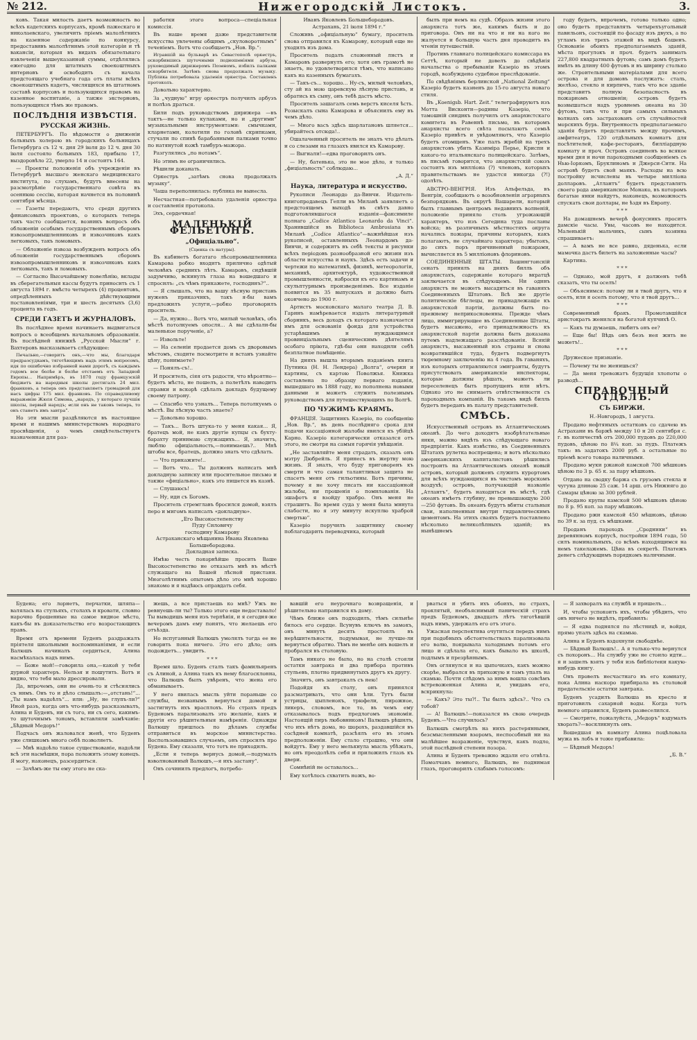№ 212. Нижегородскій Листокъ. 3.
ковъ. Такая милость даетъ возможность во всѣхъ кадетскихъ корпусахъ, кромѣ пажескаго и николаевскаго, увеличить пріемъ малолѣтнихъ на казенное содержаніе по конкурсу, предоставивъ малолѣтнимъ этой категоріи и тѣ вакансіи, которыя въ видахъ обязательнаго извлеченія вышеуказанной суммы, отдѣлялись ежегодно для штатныхъ своекоштныхъ интерновъ и освободить съ начала предстоящаго учебнаго года отъ платы всѣхъ своекоштныхъ кадетъ, числящихся въ штатномъ составѣ корпусовъ и пользующихся правомъ на казенное воспитаніе, а также экстерновъ, пользующихся тѣмъ же правомъ.
ПОСЛѢДНІЯ ИЗВѢСТІЯ.
РУССКАЯ ЖИЗНЬ.
ПЕТЕРБУРГЪ. По вѣдомости о движеніи больныхъ холерою въ городскихъ больницахъ Петербурга съ 12 ч. дня 29 іюля до 12 ч. дня 30 іюля состояло больныхъ 183, прибыло 17, выздоровѣло 22, умерло 14 и состоитъ 164.
— Проекты положенія объ учрежденіи въ Петербургѣ высшаго женскаго медицинскаго института, по слухамъ, будутъ внесены на разсмотрѣніе государственнаго совѣта въ осеннюю сессію, которая начнется въ половинѣ сентября мѣсяца.
— Газеты передаютъ, что среди другихъ финансовыхъ проектовъ, о которыхъ теперь такъ часто сообщается, возникъ вопросъ объ обложеніи особымъ государственнымъ сборомъ извозопромышленниковъ и извозчиковъ какъ легковыхъ, такъ ломовыхъ.
— Обложеніе извоза возбужденъ вопросъ объ обложеніи государственнымъ сборомъ извозопромышленниковъ и извозчиковъ какъ легковыхъ, такъ и ломовыхъ.
— Согласно Высочайшему повелѣнію, вклады въ сберегательныя кассы будутъ приносить съ 1 августа 1894 г. вмѣсто четырехъ (4) процентовъ, опредѣленныхъ дѣйствующими постановленіями, три и шесть десятыхъ (3,6) процента въ годъ.
СРЕДИ ГАЗЕТЪ И ЖУРНАЛОВЪ.
Въ послѣднее время начинаетъ выдвигаться вопросъ о всеобщемъ начальномъ образованіи. Въ послѣдней книжкѣ „Русской Мысли“ г. Вахтеровъ высказываетъ слѣдующее:
Печально,—говоритъ онъ,—что мы, благодаря предразсудкамъ, тяготѣющимъ надъ этимъ вопросомъ, идя по ошибочно избранной нами дорогѣ, съ каждымъ годомъ все болѣе и болѣе отстаемъ отъ Западной Европы... Напримѣръ, въ 1870 году французскій бюджетъ на народныя школы достигалъ 24 мил. франковъ, а теперь онъ представляетъ громадной для насъ цифры 175 мил. франковъ. По справедливому выраженію Жюля Симона, „народъ, у котораго лучшія школы, первый народъ; если онъ не таковъ теперь, то онъ станетъ имъ завтра“.
Но эти мысли раздѣляются въ настоящее время и нашимъ министерствомъ народнаго просвѣщенія, о чемъ свидѣтельствуетъ назначенная для раз-
работки этого вопроса—спеціальная комиссія.
Въ наше время даже представители искусства увлечены общимъ „скуловоротнымъ“ теченіемъ. Вотъ что сообщаетъ „Нов. Вр.“:
Игравшій на бульварѣ въ Севастополѣ оркестръ, оскорбившись шуточными подношеніями арбуза, руководимый дирижеромъ Позеномъ, избилъ палками оскорбителя. Затѣмъ снова продолжалъ музыку. Публика потребовала удаленія оркестра. Составленъ протоколъ.
Довольно характерно.
За „чудную“ игру оркестръ получилъ арбузъ и полѣзъ драться.
Били подъ руководствомъ дирижера —въ тактъ—не только кулаками, но и „другими“ музыкальными инструментами: смычками, кларнетами, колотили по головѣ скрипками, стучали по спинѣ барабанными палками точно по натянутой кожѣ тамбуръ-мажора.
Разгулялись „по нотамъ“.
Но этимъ не ограничились.
Рѣшили доканать.
Оркестръ „затѣмъ снова продолжалъ музыку“.
Чаша переполнилась: публика не вынесла.
Несчастная—потребовала удаленія оркестра и составленія протокола.
Эхъ, сердечная!
МАЛЕНЬКІЙ ФЕЛЬЕТОНЪ.
„Офиціально“.
(Сценка съ натуры).
Въ кабинетъ богатаго лѣсопромышленника Камарова робко входитъ прилично одѣтый человѣкъ среднихъ лѣтъ. Камаровъ, сидѣвшій задумчиво, вскинулъ глаза на вошедшаго и спросилъ: „съ чѣмъ прикажете, господинъ?“..
— Я слышалъ, что на вашу лѣсную пристань нуженъ приказчикъ, такъ я-бы вамъ предложилъ услуги,—робко проговорилъ проситель.
— Да, нужно... Вотъ что, милый человѣкъ, объ мѣстѣ потолкуемъ опосля... А вы сдѣлали-бы маленькое порученіе, а?
— Извольте!
— На селеніи продается домъ съ дворовымъ мѣстомъ, сходите посмотрите и встанъ узнайте цѣну, понимаете?
— Понялъ-съ!..
И проситель, сіяя отъ радости, что вѣроятно—будетъ мѣсто, не пошелъ, а полетѣлъ наводить справки и вскорѣ сдѣлалъ докладъ будущему своему патрону.
— Спасибо что узналъ... Теперь потолкуемъ о мѣстѣ. Вы лѣсную часть знаете?
— Довольно хорошо.
— Такъ... Вотъ штука-то у меня какая... Я, братецъ мой, не какъ другіе купцы съ бухту-барахту принимаю служащихъ... Я, значитъ, люблю офиціальность,—понимаешь?.. Мнѣ штобы все, братецъ, должно знать что сдѣлать.
— Что прикажите!..
— Вотъ что... Ты долженъ написать мнѣ докладную записку или просительное письмо и также «фиціально», какъ это пишется въ казнѣ.
— Слушаюсь!
— Ну, иди съ Богомъ.
Проситель стремглавъ бросился домой, взялъ перо и мигомъ написалъ «докладную».
„Его Высокостепенству
Пуду Силовичу
господину Камарову
Астраханскаго мѣщанина Ивана Яковлева
Большебородова.
Докладная записка.
Имѣю честь покорнѣйше просить Ваше Высокостепенство не отказать мнѣ въ мѣстѣ служащаго на Вашей лѣсной пристани. Многолѣтнимъ опытомъ дѣло это мнѣ хорошо знакомо и я надѣюсь оправдать себя.
Иванъ Яковлевъ Большебородовъ.
Астрахань, 21 іюля 1894 г.“
Сложивъ „офиціальную“ бумагу, проситель снова отправился къ Камарову, который еще не уходилъ изъ дома.
Проситель подалъ сложенный листъ и Камаровъ развернулъ его; хотя онъ грамотѣ не знаетъ, но удовлетворился тѣмъ, что написано какъ на казенныхъ бумагахъ.
— Такъ-съ... хорошо... Ну-съ, милый человѣкъ, сту ай на мою царевскую лѣсную пристань, и обратись къ сыну, онъ тебѣ дастъ мѣсто.
Проситель зашагалъ семь верстъ киселя ѣсть. Розыскалъ сына Камарова и объяснилъ ему въ чемъ дѣло.
— Много васъ здѣсь шарлатановъ шляется... убирайтесь отсюда!..
Ошалаченный проситель не зналъ что дѣлать и со слезами на глазахъ явился къ Камарову.
— Выгнали!—едва проговорилъ онъ.
— Ну, батенька, это не мое дѣло, я только „фиціальность“ соблюдаю...
„А. Д.“
Наука, литература и искусство.
Рукописи Леонардо да-Винчи. Издатель-книгопродавецъ Гепли въ Миланѣ заявляетъ о предстоящемъ выходѣ въ свѣтъ давно подготовлявшагося изданія—факсимиле полнаго „Codice Atlantico Leonardo da Vinci“. Хранившійся въ Biblioteca Ambrosiana въ Миланѣ „Codice Atlantico“—важнѣйшая изъ рукописей, оставленныхъ Леонардомъ да-Винчи, и содержитъ въ себѣ тексты и рисунки всѣхъ періодовъ разнообразной его жизни изъ области искусства и наукъ. Здѣсь есть задачи и чертежи по математикѣ, физикѣ, метеорологіи, механикѣ, архитектурѣ, художественной промышленности, наброски къ его картинамъ и скульптурнымъ произведеніямъ. Все изданіе появится въ 35 выпускахъ и должно быть окончено до 1900 г.
Артистъ московскаго малаго театра Д. В. Гаринъ намѣревается издать литературный сборникъ, весь доходъ съ котораго назначается имъ для основанія фонда для устройства устарѣвшимъ и нуждающимся провинціальнымъ сценическимъ дѣятелямъ особаго пріюта, гдѣ-бы они находили себѣ безплатное помѣщеніе.
На дняхъ вышла вторымъ изданіемъ книга Путника (Н. Н. Лендера) „Волга“, очерки и картины, съ картою Поволжья. Книжка составлена по образцу перваго изданія, вышедшаго въ 1888 году, но пополнена новыми данными и можетъ служить полезнымъ руководствомъ для путешествующихъ по Волгѣ.
ПО ЧУЖИМЪ КРАЯМЪ.
ФРАНЦІЯ. Защитникъ Казеріо, по сообщенію „Нов. Вр.“, въ день послѣдняго срока для подачи кассаціонной жалобы явился къ убійцѣ Карно. Казеріо категорически отказался отъ этого, не смотря на самыя горячія увѣщанія.
„Не заставляйте меня страдать, сказалъ онъ мэтру Дюбрейль. Я принесъ въ жертву мою жизнь. Я зналъ, что буду приговоренъ къ смерти и что самая талантливая защита не спасетъ меня отъ гильотины. Вотъ причины, почему я не хочу писать ни кассаціонной жалобы, ни прошенія о помилованіи. На эшафотъ я взойду храбро. Онъ меня не страшитъ. Во время суда у меня была минута слабости, но я эту минуту искуплю храброй смертью“.
Казеріо поручилъ защитнику своему поблагодарить переводчика, который
былъ при немъ на судѣ. Образъ жизни этого анархиста тотъ же, какимъ былъ и до приговора. Онъ ни на что и ни на кого не жалуется и большую часть дня проводитъ въ чтеніи путешествій.
Противъ главнаго полицейскаго комиссара въ Сеттѣ, который не довелъ до свѣдѣнія начальства о пребываніи Казеріо въ этомъ городѣ, возбуждено судебное преслѣдованіе.
По свѣдѣніямъ берлинской „National Zeitung“ Казеріо будетъ казненъ до 15-го августа новаго стиля.
Въ „Koenigsb. Hart. Zeit.“ телеграфируютъ изъ Мотта Висконти—родины Казеріо, что тамошній синдикъ получилъ отъ анархистскаго комитета въ Равеннѣ письмо, въ которомъ анархисты всего свѣта посылаютъ семьѣ Казеріо привѣтъ и увѣдомляютъ, что Казеріо будетъ отомщенъ. Уже палъ жребій на трехъ анархистовъ убить Казиміра Перье, Криспи и какого-то итальянскаго полицейскаго. Затѣмъ, въ письмѣ говорится, что анархистскій союзъ состоитъ изъ милліона (?) членовъ, которыхъ правительствамъ не удастся никогда (?!) одолѣть.
АВСТРО-ВЕНГРІЯ. Изъ Альфельда, въ Венгріи, сообщаютъ о возобновленіи аграрныхъ безпорядковъ. Въ округѣ Вашарели, который былъ главнымъ центромъ недавнихъ волненій, положеніе приняло столь угрожающій характеръ, что изъ Сегедина туда посланы войска; въ различныхъ мѣстностяхъ округа начались пожары, причины которыхъ, какъ полагаютъ, не случайнаго характера; убытокъ, до сихъ поръ причиненный пожарами, вычисляется въ 5 милліоновъ флориновъ.
СОЕДИНЕННЫЕ ШТАТЫ. Вашингтонскій сенатъ принялъ на дняхъ билль объ анархистахъ, содержаніе котораго вкратцѣ заключается въ слѣдующемъ. Ни одинъ анархистъ не можетъ высадиться въ гаваняхъ Соединенныхъ Штатовъ. Всѣ же другіе политическіе бѣглецы, не принадлежащіе къ анархистской партіи, должны быть по-прежнему неприкосновенны. Прежде чѣмъ лицо, иммигрирующее въ Соединенные Штаты, будетъ высажено, его принадлежность къ анархистской партіи должна быть доказана путемъ надлежащаго разслѣдованія. Всякій анархистъ, высаженный изъ страны и снова возвратившійся туда, будетъ подвергнутъ тюремному заключенію на 4 года. Въ гаваняхъ, изъ которыхъ отправляются эмигранты, будутъ присутствовать американскіе инспекторы, которые должны рѣшать, можетъ ли переселенецъ быть пропущенъ или нѣтъ. Однако это не снимаетъ отвѣтственности съ пароходныхъ компаній. Въ такомъ видѣ билль будетъ переданъ въ палату представителей.
СМѢСЬ.
Искусственный островъ въ Атлантическомъ океанѣ. До чего доходятъ изобрѣтательные янки, можно видѣть изъ слѣдующаго новаго предпріятія. Какъ извѣстно, въ Соединенныхъ Штатахъ рулетка воспрещена; и вотъ нѣсколько американскихъ капиталистовъ рѣшились построить на Атлантическомъ океанѣ новый островъ, который долженъ служить курортомъ для всѣхъ нуждающихся въ чистомъ морскомъ воздухѣ; островъ, получающій названіе „Атлантъ“, будетъ находиться въ мѣстѣ, гдѣ океанъ имѣетъ глубину, не превышающую 200—250 футовъ. Въ океанъ будутъ вбиты стальныя сваи, наполненныя внутри гидравлическимъ цементомъ. На этихъ сваяхъ будетъ поставлено нѣсколько великолѣпныхъ зданій; въ нынѣшнемъ
году будетъ, впрочемъ, готово только одно; оно будетъ представлять четырехъугольный павильонъ, состоящій по фасаду изъ двухъ, а по угламъ изъ трехъ этажей въ видѣ башенъ. Основаніе обоихъ предполагаемыхъ зданій, мѣста прогулокъ и проч. будетъ занимать 227,800 квадратныхъ футовъ; самъ домъ будетъ имѣть въ длину 400 футовъ и въ ширину столько же. Строительными матеріалами для всего острова и для домовъ послужатъ: сталь, желѣзо, стекло и кирпичъ, такъ что все зданіе представитъ полную безопасность въ пожарномъ отношеніи; островъ будетъ возвышаться надъ уровнемъ океана на 30 футовъ, такъ что и при самыхъ сильныхъ волнахъ онъ застрахованъ отъ случайностей морскихъ бурь. Внутренность предполагаемаго зданія будетъ представлять между прочимъ, амфитеатръ, 120 отдѣльныхъ комнатъ для посѣтителей, кафе-ресторанъ, билліардную комнату и проч. Островъ соединенъ во всякое время дня и ночи пароходными сообщеніемъ съ Нью-Іоркомъ, Бруклиномъ и Джерси-Сити. На островѣ будетъ свой маякъ. Расходы на всю постройку исчислены въ четыре милліона долларовъ. „Атлантъ“ будетъ представлять своего рода американское Монако, въ которомъ богатые янки найдутъ, наконецъ, возможность спускать свои доллары, не ѣздя въ Европу.
* * *
На домашнемъ вечерѣ фокусникъ проситъ дамскіе часы. Увы, часовъ не находится. Маленькій мальчикъ, сынъ хозяина спрашиваетъ:
— А вамъ не все равно, дяденька, если мамочка дастъ билетъ на заложенные часы?
Картина.
* * *
— Однако, мой другъ, я долженъ тебѣ сказать, что ты оселъ!
— Объяснимся: потому ли я твой другъ, что я оселъ, или я оселъ потому, что я твой другъ...
* * *
Современный бракъ. Промотавшійся аристократъ женился на богатой купчихѣ О.
— Какъ ты думаешь, любитъ онъ ее?
— Еще бы! Вѣдь онъ безъ нея жить не можетъ!..
* * *
Дружеское признаніе.
— Почему ты не женишься?
— Да меня тревожатъ будущія хлопоты о разводѣ...
СПРАВОЧНЫЙ ОТДѢЛЪ.
СЪ БИРЖИ.
Н.-Новгородъ, 1 августа.
Продано нефтяныхъ остатковъ со сдачею въ Астрахани въ баржѣ между 10 и 20 сентября с. г. въ количествѣ отъ 200,000 пудовъ до 220,000 пудовъ, цѣною по 8¼ коп. за пудъ. Платежъ такъ: въ задатокъ 2000 руб. а остальные по пріемѣ всего товара наличными.
Продано муки ржаной камской 700 мѣшковъ цѣною по 3 р. 65 к. за пару мѣшковъ.
Отдано на сводку баржа съ грузомъ стекла и чугуна длиною 25 саж. 14 арш. отъ Нижняго до Самары цѣною за 300 рублей.
Продано крупы камской 500 мѣшковъ цѣною по 8 р. 95 коп. за пару мѣшковъ.
Продано ржи камской 450 мѣшковъ, цѣною по 39 к. за пуд. съ мѣшками.
Проданъ пароходъ „Сродники“ въ деревянномъ корпусѣ, постройки 1894 года, 50 силъ номинальныхъ, со всѣмъ находящимся на немъ такелажемъ. Цѣна въ секретѣ. Платежъ денегъ слѣдующимъ порядкомъ наличными.
Будена; его лорнетъ, перчатки, шляпа—валялась на стульяхъ, столахъ и кровати, словно нарочно брошенные на самое видное мѣсто, какъ-бы въ доказательство его возростающихъ правъ.
Время отъ времени Буденъ раздражалъ пріятеля школьными воспоминаніями, и если Валюшъ начиналъ сердиться, Алина насмѣхалась надъ нимъ.
— Боже мой!—говорила она,—какой у тебя дурной характеръ. Нельзя и пошутить. Вотъ и видно, что тебя мало дрессировали.
Да, впрочемъ, они не очень-то и стѣснялись съ нимъ. Онъ то и дѣло слышалъ:—„отстань!“... „Ты намъ надоѣлъ“... или: „Ну, не глупъ-ли?“ Иной разъ, когда онъ что-нибудь разсказывалъ, Алина и Буденъ, ни съ того, ни съ сего, какимъ-то шуточнымъ тономъ, вставляли замѣчаніе: „Бѣдный Медоръ!“
Подчасъ онъ жаловался женѣ, что Буденъ уже слишкомъ много себѣ позволяетъ.
— Мнѣ надоѣло такое существованіе, надоѣли всѣ эти насмѣшки, пора положить этому конецъ. Я могу, наконецъ, разсердиться.
— Зачѣмъ-же ты ему этого не ска-
жешь, а все пристаешь ко мнѣ? Ужъ не ревнуешь-ли ты? Только этого еще недоставало! Ты выводишь меня изъ терпѣнія, и я сегодня-же вечеромъ дамъ ему понять, что желаешь его отъѣзда.
Но испуганный Валюшъ умолялъ тогда ее не говорить пока ничего. Это его дѣло; онъ подождетъ... увидитъ.
* * *
Время шло. Буденъ сталъ такъ фамильяренъ съ Алиной, а Алина такъ къ нему благосклонна, что Валюшъ былъ увѣренъ, что жена его обманываетъ.
У него явилась мысль уйти пораньше со службы, незванымъ вернуться домой и застигнуть ихъ врасплохъ. Но страхъ предъ Буденомъ парализовалъ это желаніе, какъ и другія его рѣшительныя намѣренія. Однажды Валюшу пришлось по дѣламъ службы отправиться въ морское министерство. Воспользовавшись случаемъ, онъ спросилъ про Будена. Ему сказали, что тотъ не приходилъ.
„Если я теперь вернусь домой,—подумалъ взволнованный Валюшъ,—я ихъ застану“.
Онъ сочинилъ предлогъ, потребо-
вавшій его неурочнаго возвращенія, и рѣшительно направился къ дому.
Чѣмъ ближе онъ подходилъ, тѣмъ сильнѣе билось его сердце. Всунувъ ключъ въ замокъ, онъ минутъ десять простоялъ въ нерѣшительности, подумывая, не лучше-ли вернуться обратно. Тѣмъ не менѣе онъ вошелъ и пробрался въ столовую.
Тамъ никого не было, но на столѣ стояли остатки завтрака и два прибора противъ стульевъ, плотно придвинутыхъ другъ къ другу.
Значитъ, онъ завтракалъ съ нею!
Подойдя къ столу, онъ принялся разсматривать, что они ѣли. Тутъ были устрицы, цыпленокъ, трюфели, пирожное, ликеръ, словомъ, все то, въ чемъ ему отказывалось подъ предлогомъ экономіи. Настоящій пиръ любовниковъ! Валюшъ рѣшилъ, что ихъ нѣтъ дома, но шорохъ, раздавшійся въ сосѣдней комнатѣ, разсѣялъ его въ этомъ предположеніи. Ему стало страшно, что они войдутъ. Ему у него мелькнула мысль убѣжать, но онъ преодолѣлъ себя и приложилъ глазъ къ двери.
Сомнѣній не оставалось...
Ему хотѣлось схватить ножъ, во-
рваться и убить ихъ обоихъ, но страхъ, проклятый, необъяснимый паническій страхъ предъ Буденомъ, двадцать лѣтъ тяготѣвшій надъ нимъ, удержалъ его отъ этого.
Ужасная перспектива очутиться передъ нимъ при подобныхъ обстоятельствахъ парализовала его волю, покрывала холоднымъ потомъ его лицо и сдѣлала его, какъ бывало въ школѣ, подлымъ и презрѣннымъ.
Онъ оглянулся и на цыпочкахъ, какъ можно скорѣе, выбрался въ прихожую и тамъ упалъ на скамью. Почти слѣдомъ за нимъ вошла совсѣмъ встревоженная Алина и, увидавъ его, вскрикнула:
— Какъ? Это ты?!.. Ты былъ здѣсь?.. Что съ тобой?
— А! Валюшъ!—показался въ свою очередь Буденъ.—Что случилось?
Валюшъ смотрѣлъ на нихъ растерянными, безсмысленными взоромъ, неспособный ни на малѣйшее возраженіе, чувствуя, какъ подло, этой послѣдней степени позора.
Алина и Буденъ тревожно ждали его отвѣта. Помолчавъ немного, Валюшъ, не поднимая глазъ, проговорилъ слабымъ голосомъ:
— Я захворалъ на службѣ и пришелъ...
И, чтобы успокоить ихъ, чтобы убѣдить, что онъ ничего не видѣлъ, прибавилъ:
— Я едва поднялся по лѣстницѣ и, войдя, прямо упалъ здѣсь на скамью.
Алина и Буденъ вздохнули свободнѣе.
— Бѣдный Валюшъ!.. А я только-что вернулся съ похоронъ... На службу уже не стоило идти... я и зашелъ взять у тебя изъ библіотеки какую-нибудь книгу.
Онъ провелъ несчастнаго въ его комнату, пока Алина наскоро прибирала въ столовой предательскіе остатки завтрака.
Буденъ усадилъ Валюша въ кресло и приготовилъ сахарной воды. Когда тотъ немного оправился, Буденъ развеселился.
— Смотрите, пожалуйста, „Медоръ“ вздумалъ хворать?—воскликнулъ онъ.
Вошедшая въ комнату Алина поцѣловала мужа въ лобъ и тоже прибавила:
— Бѣдный Медоръ!
„Б. В.“